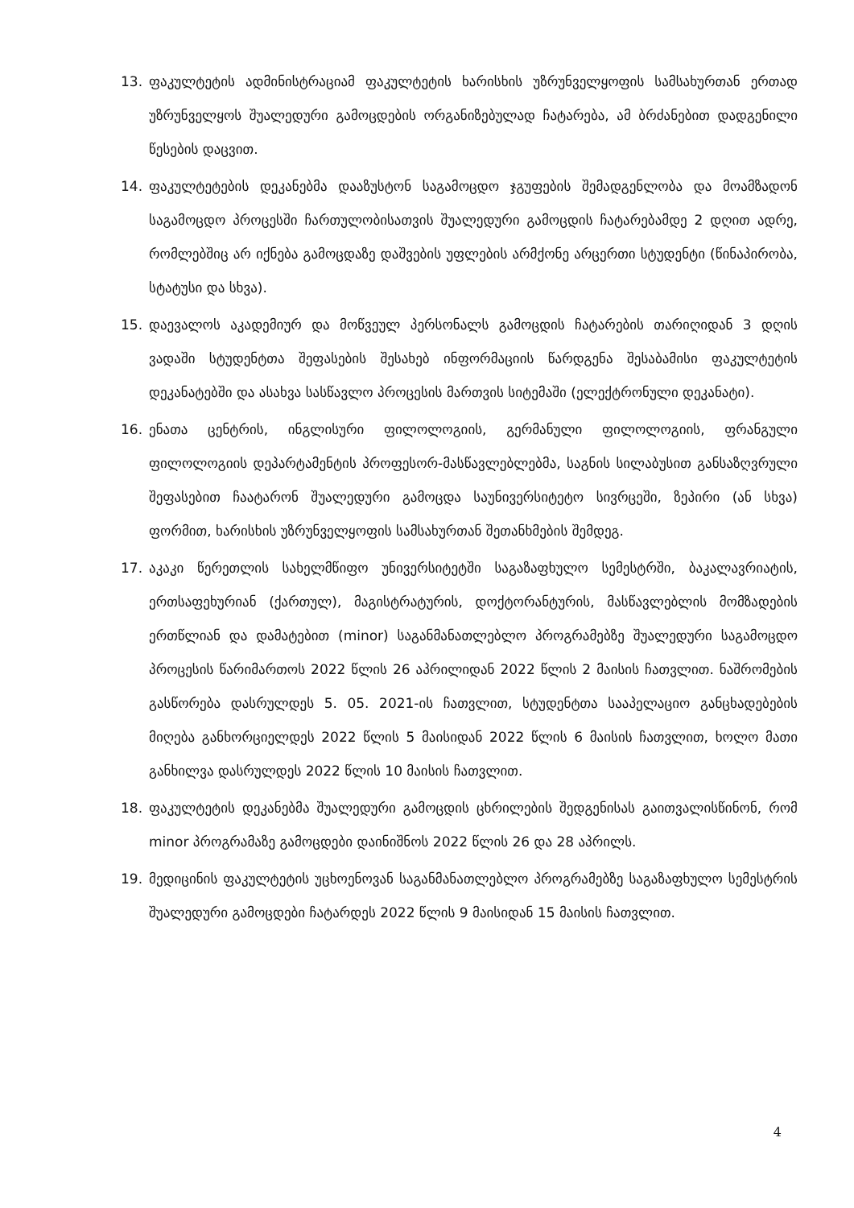13. ფაკულტეტის ადმინისტრაციამ ფაკულტეტის ხარისხის უზრუნველყოფის სამსახურთან ერთად უზრუნველყოს შუალედური გამოცდების ორგანიზებულად ჩატარება, ამ ბრძანებით დადგენილი წესების დაცვით.
14. ფაკულტეტების დეკანებმა დააზუსტონ საგამოცდო ჯგუფების შემადგენლობა და მოამზადონ საგამოცდო პროცესში ჩართულობისათვის შუალედური გამოცდის ჩატარებამდე 2 დღით ადრე, რომლებშიც არ იქნება გამოცდაზე დაშვების უფლების არმქონე არცერთი სტუდენტი (წინაპირობა, სტატუსი და სხვა).
15. დაევალოს აკადემიურ და მოწვეულ პერსონალს გამოცდის ჩატარების თარიღიდან 3 დღის ვადაში სტუდენტთა შეფასების შესახებ ინფორმაციის წარდგენა შესაბამისი ფაკულტეტის დეკანატებში და ასახვა სასწავლო პროცესის მართვის სიტემაში (ელექტრონული დეკანატი).
16. ენათა ცენტრის, ინგლისური ფილოლოგიის, გერმანული ფილოლოგიის, ფრანგული ფილოლოგიის დეპარტამენტის პროფესორ-მასწავლებლებმა, საგნის სილაბუსით განსაზღვრული შეფასებით ჩაატარონ შუალედური გამოცდა საუნივერსიტეტო სივრცეში, ზეპირი (ან სხვა) ფორმით, ხარისხის უზრუნველყოფის სამსახურთან შეთანხმების შემდეგ.
17. აკაკი წერეთლის სახელმწიფო უნივერსიტეტში საგაზაფხულო სემესტრში, ბაკალავრიატის, ერთსაფეხურიან (ქართულ), მაგისტრატურის, დოქტორანტურის, მასწავლებლის მომზადების ერთწლიან და დამატებით (minor) საგანმანათლებლო პროგრამებზე შუალედური საგამოცდო პროცესის წარიმართოს 2022 წლის 26 აპრილიდან 2022 წლის 2 მაისის ჩათვლით. ნაშრომების გასწორება დასრულდეს 5. 05. 2021-ის ჩათვლით, სტუდენტთა სააპელაციო განცხადებების მიღება განხორციელდეს 2022 წლის 5 მაისიდან 2022 წლის 6 მაისის ჩათვლით, ხოლო მათი განხილვა დასრულდეს 2022 წლის 10 მაისის ჩათვლით.
18. ფაკულტეტის დეკანებმა შუალედური გამოცდის ცხრილების შედგენისას გაითვალისწინონ, რომ minor პროგრამაზე გამოცდები დაინიშნოს 2022 წლის 26 და 28 აპრილს.
19. მედიცინის ფაკულტეტის უცხოენოვან საგანმანათლებლო პროგრამებზე საგაზაფხულო სემესტრის შუალედური გამოცდები ჩატარდეს 2022 წლის 9 მაისიდან 15 მაისის ჩათვლით.
4